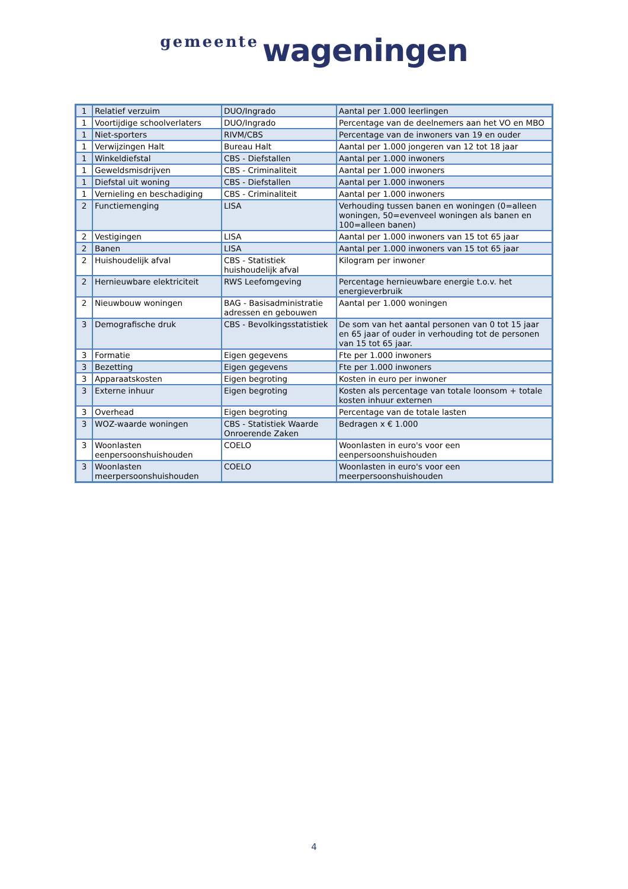gemeente wageningen
| 1 | Relatief verzuim | DUO/Ingrado | Aantal per 1.000 leerlingen |
| 1 | Voortijdige schoolverlaters | DUO/Ingrado | Percentage van de deelnemers aan het VO en MBO |
| 1 | Niet-sporters | RIVM/CBS | Percentage van de inwoners van 19 en ouder |
| 1 | Verwijzingen Halt | Bureau Halt | Aantal per 1.000 jongeren van 12 tot 18 jaar |
| 1 | Winkeldiefstal | CBS - Diefstallen | Aantal per 1.000 inwoners |
| 1 | Geweldsmisdrijven | CBS - Criminaliteit | Aantal per 1.000 inwoners |
| 1 | Diefstal uit woning | CBS - Diefstallen | Aantal per 1.000 inwoners |
| 1 | Vernieling en beschadiging | CBS - Criminaliteit | Aantal per 1.000 inwoners |
| 2 | Functiemenging | LISA | Verhouding tussen banen en woningen (0=alleen woningen, 50=evenveel woningen als banen en 100=alleen banen) |
| 2 | Vestigingen | LISA | Aantal per 1.000 inwoners van 15 tot 65 jaar |
| 2 | Banen | LISA | Aantal per 1.000 inwoners van 15 tot 65 jaar |
| 2 | Huishoudelijk afval | CBS - Statistiek huishoudelijk afval | Kilogram per inwoner |
| 2 | Hernieuwbare elektriciteit | RWS Leefomgeving | Percentage hernieuwbare energie t.o.v. het energieverbruik |
| 2 | Nieuwbouw woningen | BAG - Basisadministratie adressen en gebouwen | Aantal per 1.000 woningen |
| 3 | Demografische druk | CBS - Bevolkingsstatistiek | De som van het aantal personen van 0 tot 15 jaar en 65 jaar of ouder in verhouding tot de personen van 15 tot 65 jaar. |
| 3 | Formatie | Eigen gegevens | Fte per 1.000 inwoners |
| 3 | Bezetting | Eigen gegevens | Fte per 1.000 inwoners |
| 3 | Apparaatskosten | Eigen begroting | Kosten in euro per inwoner |
| 3 | Externe inhuur | Eigen begroting | Kosten als percentage van totale loonsom + totale kosten inhuur externen |
| 3 | Overhead | Eigen begroting | Percentage van de totale lasten |
| 3 | WOZ-waarde woningen | CBS - Statistiek Waarde Onroerende Zaken | Bedragen x € 1.000 |
| 3 | Woonlasten eenpersoonshuishouden | COELO | Woonlasten in euro's voor een eenpersoonshuishouden |
| 3 | Woonlasten meerpersoonshuishouden | COELO | Woonlasten in euro's voor een meerpersoonshuishouden |
4